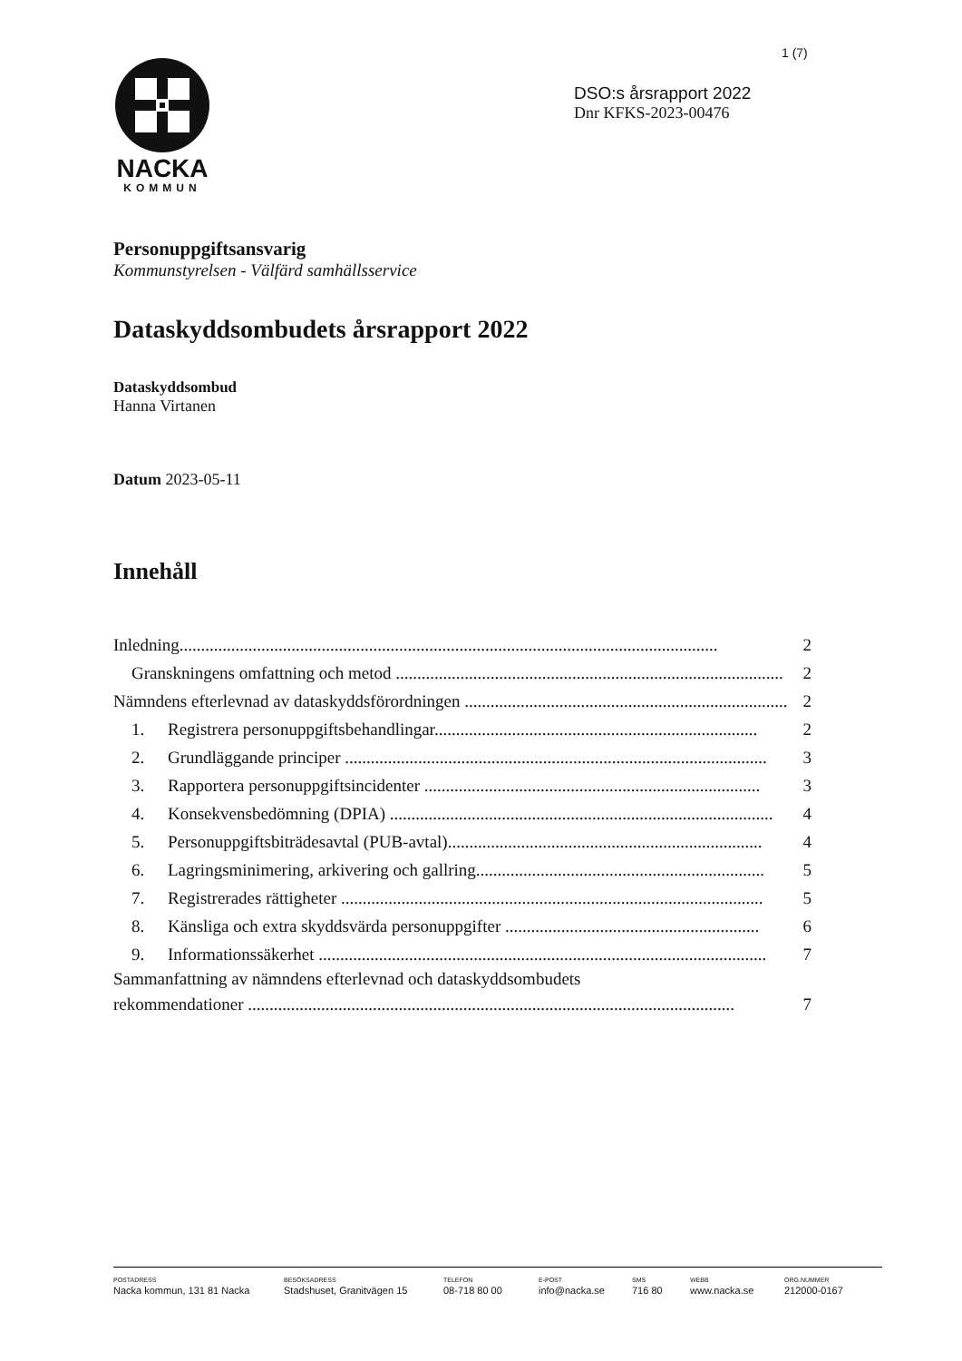1 (7)
NACKA
KOMMUN
DSO:s årsrapport 2022
Dnr KFKS-2023-00476
Personuppgiftsansvarig
Kommunstyrelsen - Välfärd samhällsservice
Dataskyddsombudets årsrapport 2022
Dataskyddsombud
Hanna Virtanen
Datum 2023-05-11
Innehåll
Inledning............................................................................................................................. 2
Granskningens omfattning och metod .......................................................................................... 2
Nämndens efterlevnad av dataskyddsförordningen ........................................................................... 2
1. Registrera personuppgiftsbehandlingar........................................................................... 2
2. Grundläggande principer .................................................................................................. 3
3. Rapportera personuppgiftsincidenter .............................................................................. 3
4. Konsekvensbedömning (DPIA) ......................................................................................... 4
5. Personuppgiftsbiträdesavtal (PUB-avtal)......................................................................... 4
6. Lagringsminimering, arkivering och gallring................................................................... 5
7. Registrerades rättigheter .................................................................................................. 5
8. Känsliga och extra skyddsvärda personuppgifter ........................................................... 6
9. Informationssäkerhet ........................................................................................................ 7
Sammanfattning av nämndens efterlevnad och dataskyddsombudets
rekommendationer ................................................................................................................. 7
POSTADRESS
Nacka kommun, 131 81 Nacka
BESÖKSADRESS
Stadshuset, Granitvägen 15
TELEFON
08-718 80 00
E-POST
info@nacka.se
SMS
716 80
WEBB
www.nacka.se
ORG.NUMMER
212000-0167